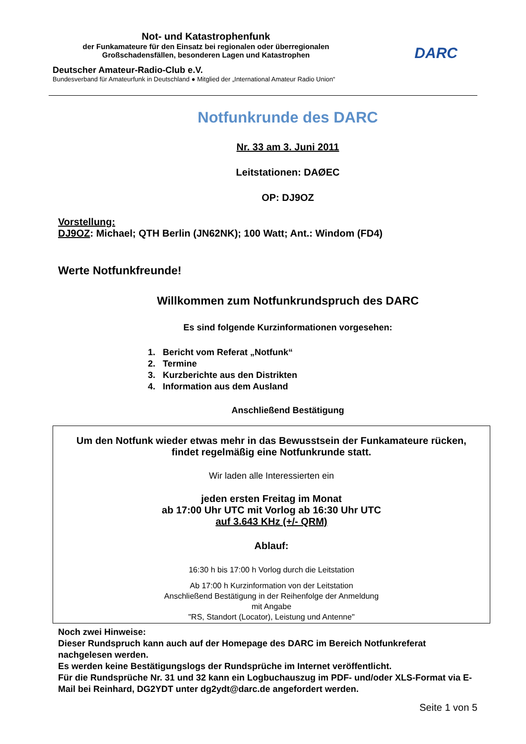Not- und Katastrophenfunk
der Funkamateure für den Einsatz bei regionalen oder überregionalen
Großschadensfällen, besonderen Lagen und Katastrophen
Deutscher Amateur-Radio-Club e.V.
Bundesverband für Amateurfunk in Deutschland ● Mitglied der „International Amateur Radio Union“
DARC
Notfunkrunde des DARC
Nr. 33 am 3. Juni 2011
Leitstationen: DAØEC
OP: DJ9OZ
Vorstellung:
DJ9OZ: Michael; QTH Berlin (JN62NK); 100 Watt; Ant.: Windom (FD4)
Werte Notfunkfreunde!
Willkommen zum Notfunkrundspruch des DARC
Es sind folgende Kurzinformationen vorgesehen:
1. Bericht vom Referat „Notfunk“
2. Termine
3. Kurzberichte aus den Distrikten
4. Information aus dem Ausland
Anschließend Bestätigung
Um den Notfunk wieder etwas mehr in das Bewusstsein der Funkamateure rücken,
findet regelmäßig eine Notfunkrunde statt.
Wir laden alle Interessierten ein
jeden ersten Freitag im Monat
ab 17:00 Uhr UTC mit Vorlog ab 16:30 Uhr UTC
auf 3.643 KHz (+/- QRM)
Ablauf:
16:30 h bis 17:00 h Vorlog durch die Leitstation
Ab 17:00 h Kurzinformation von der Leitstation
Anschließend Bestätigung in der Reihenfolge der Anmeldung
mit Angabe
"RS, Standort (Locator), Leistung und Antenne"
Noch zwei Hinweise:
Dieser Rundspruch kann auch auf der Homepage des DARC im Bereich Notfunkreferat nachgelesen werden.
Es werden keine Bestätigungslogs der Rundsprüche im Internet veröffentlicht.
Für die Rundsprüche Nr. 31 und 32 kann ein Logbuchauszug im PDF- und/oder XLS-Format via E-Mail bei Reinhard, DG2YDT unter dg2ydt@darc.de angefordert werden.
Seite 1 von 5